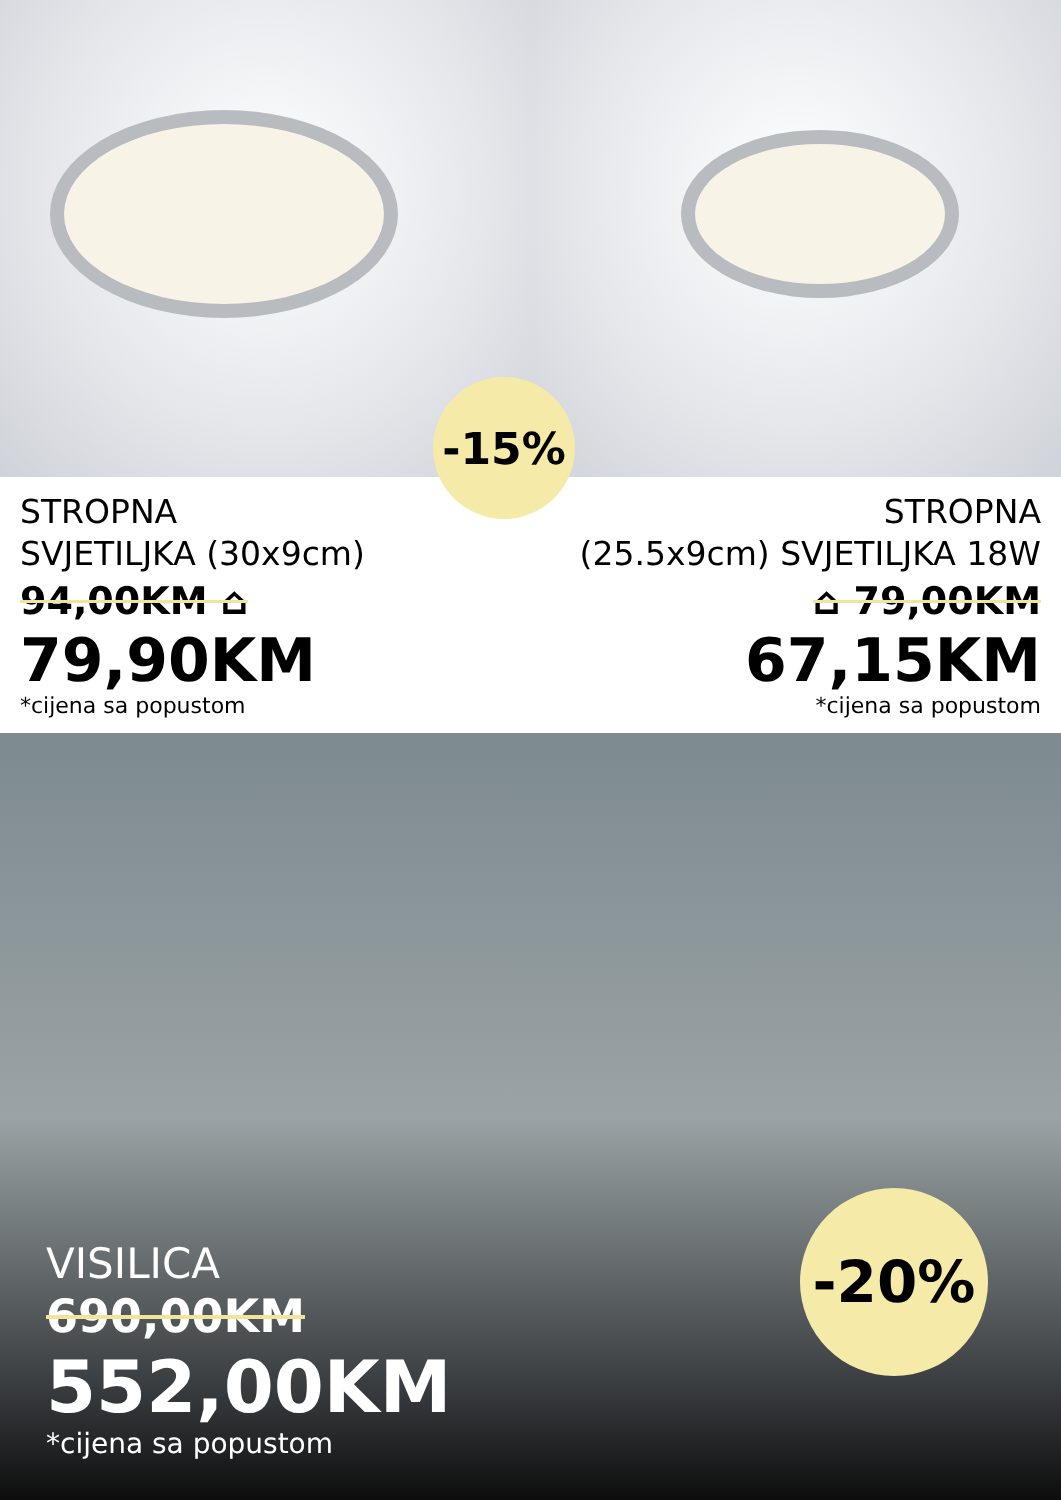-15%
STROPNA
SVJETILJKA (30x9cm)
94,00KM ⌂
79,90KM
*cijena sa popustom
STROPNA
(25.5x9cm) SVJETILJKA 18W
⌂ 79,00KM
67,15KM
*cijena sa popustom
-20%
VISILICA
690,00KM
552,00KM
*cijena sa popustom